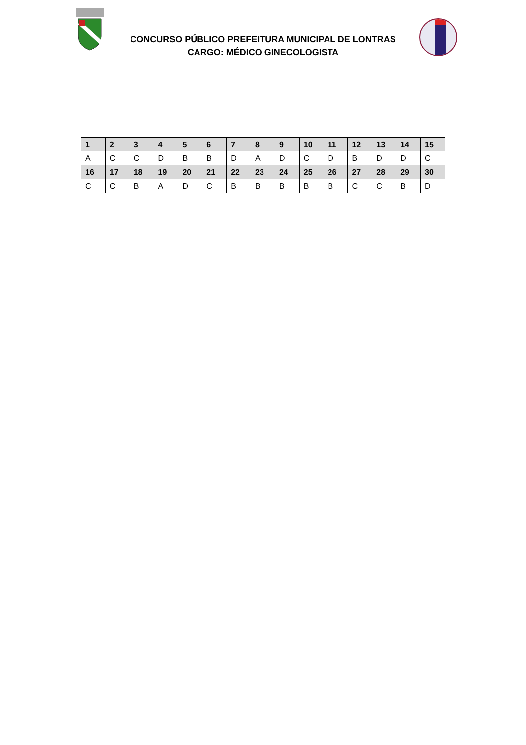CONCURSO PÚBLICO PREFEITURA MUNICIPAL DE LONTRAS
CARGO: MÉDICO GINECOLOGISTA
| 1 | 2 | 3 | 4 | 5 | 6 | 7 | 8 | 9 | 10 | 11 | 12 | 13 | 14 | 15 |
| --- | --- | --- | --- | --- | --- | --- | --- | --- | --- | --- | --- | --- | --- | --- |
| A | C | C | D | B | B | D | A | D | C | D | B | D | D | C |
| 16 | 17 | 18 | 19 | 20 | 21 | 22 | 23 | 24 | 25 | 26 | 27 | 28 | 29 | 30 |
| C | C | B | A | D | C | B | B | B | B | B | C | C | B | D |